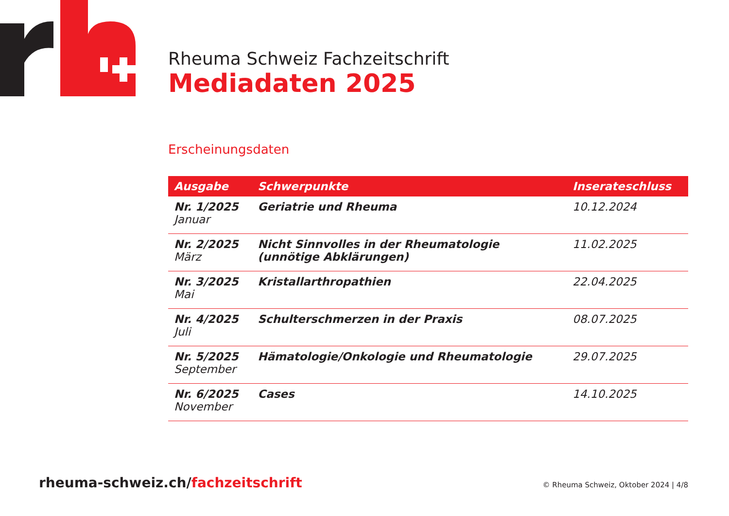Rheuma Schweiz Fachzeitschrift
Mediadaten 2025
Erscheinungsdaten
| Ausgabe | Schwerpunkte | Inserateschluss |
| --- | --- | --- |
| Nr. 1/2025 Januar | Geriatrie und Rheuma | 10.12.2024 |
| Nr. 2/2025 März | Nicht Sinnvolles in der Rheumatologie (unnötige Abklärungen) | 11.02.2025 |
| Nr. 3/2025 Mai | Kristallarthropathien | 22.04.2025 |
| Nr. 4/2025 Juli | Schulterschmerzen in der Praxis | 08.07.2025 |
| Nr. 5/2025 September | Hämatologie/Onkologie und Rheumatologie | 29.07.2025 |
| Nr. 6/2025 November | Cases | 14.10.2025 |
rheuma-schweiz.ch/fachzeitschrift
© Rheuma Schweiz, Oktober 2024 | 4/8